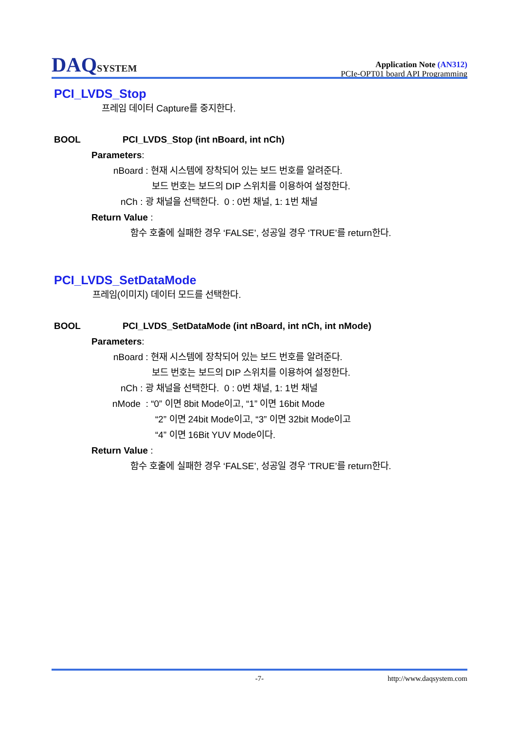DAQSYSTEM
Application Note (AN312)
PCIe-OPT01 board API Programming
PCI_LVDS_Stop
프레임 데이터 Capture를 중지한다.
BOOL PCI_LVDS_Stop (int nBoard, int nCh)
Parameters:
nBoard : 현재 시스템에 장착되어 있는 보드 번호를 알려준다.
보드 번호는 보드의 DIP 스위치를 이용하여 설정한다.
nCh : 광 채널을 선택한다. 0 : 0번 채널, 1: 1번 채널
Return Value :
함수 호출에 실패한 경우 ‘FALSE’, 성공일 경우 ‘TRUE’를 return한다.
PCI_LVDS_SetDataMode
프레임(이미지) 데이터 모드를 선택한다.
BOOL PCI_LVDS_SetDataMode (int nBoard, int nCh, int nMode)
Parameters:
nBoard : 현재 시스템에 장착되어 있는 보드 번호를 알려준다.
보드 번호는 보드의 DIP 스위치를 이용하여 설정한다.
nCh : 광 채널을 선택한다. 0 : 0번 채널, 1: 1번 채널
nMode : “0” 이면 8bit Mode이고, “1” 이면 16bit Mode
“2” 이면 24bit Mode이고, “3” 이면 32bit Mode이고
“4” 이면 16Bit YUV Mode이다.
Return Value :
함수 호출에 실패한 경우 ‘FALSE’, 성공일 경우 ‘TRUE’를 return한다.
-7- http://www.daqsystem.com